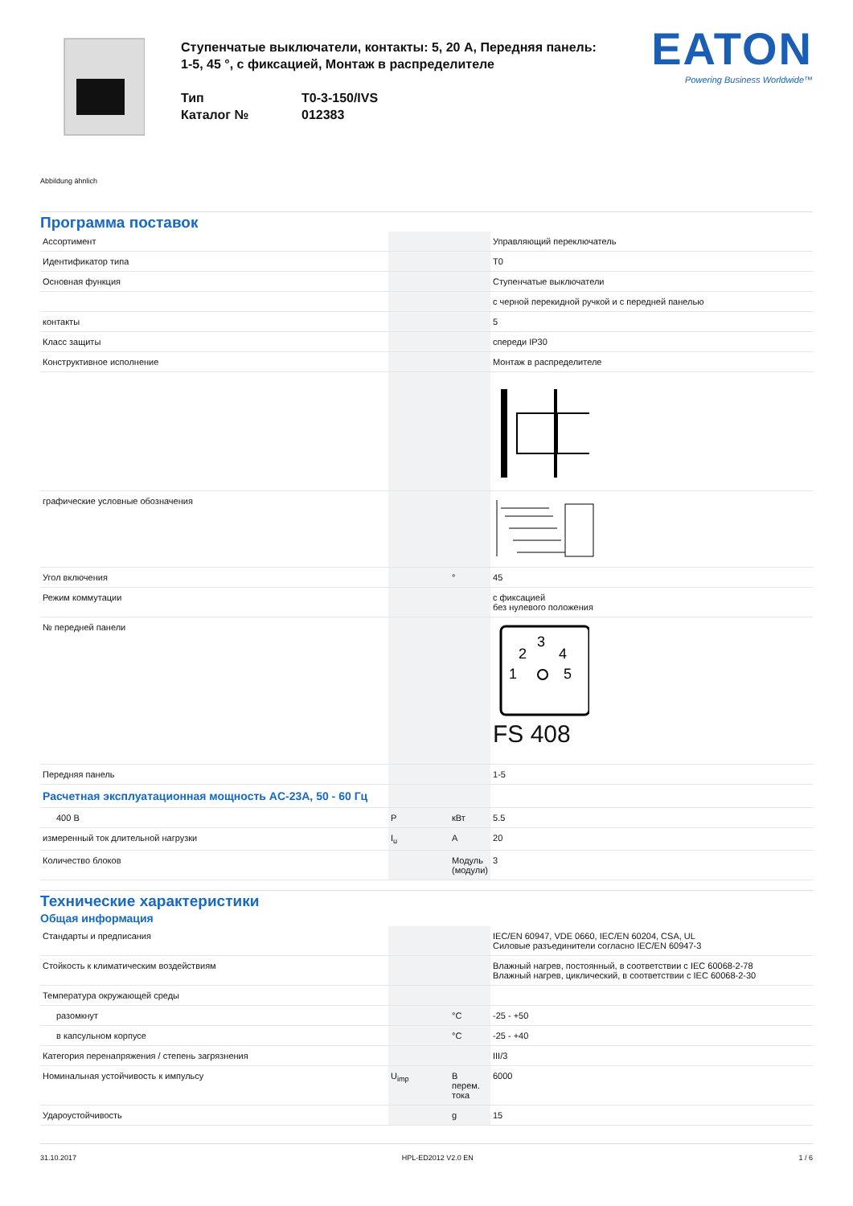Abbildung ähnlich
Ступенчатые выключатели, контакты: 5, 20 A, Передняя панель: 1-5, 45 °, с фиксацией, Монтаж в распределителе
Тип
Каталог №
T0-3-150/IVS
012383
EATON
Powering Business Worldwide™
Программа поставок
| Ассортимент | | | Управляющий переключатель |
| Идентификатор типа | | | T0 |
| Основная функция | | | Ступенчатые выключатели |
| | | | с черной перекидной ручкой и с передней панелью |
| контакты | | | 5 |
| Класс защиты | | | спереди IP30 |
| Конструктивное исполнение | | | Монтаж в распределителе |
| графические условные обозначения | | | |
| Угол включения | | ° | 45 |
| Режим коммутации | | | с фиксацией без нулевого положения |
| № передней панели | | | 3 2 4 1 5 FS 408 |
| Передняя панель | | | 1-5 |
| Расчетная эксплуатационная мощность AC-23A, 50 - 60 Гц | | | |
| 400 В | P | кВт | 5.5 |
| измеренный ток длительной нагрузки | I<sub>u</sub> | A | 20 |
| Количество блоков | | Модуль (модули) | 3 |
Технические характеристики
Общая информация
| Стандарты и предписания | | | IEC/EN 60947, VDE 0660, IEC/EN 60204, CSA, UL Силовые разъединители согласно IEC/EN 60947-3 |
| Стойкость к климатическим воздействиям | | | Влажный нагрев, постоянный, в соответствии с IEC 60068-2-78 Влажный нагрев, циклический, в соответствии с IEC 60068-2-30 |
| Температура окружающей среды | | | |
| разомкнут | | °C | -25 - +50 |
| в капсульном корпусе | | °C | -25 - +40 |
| Категория перенапряжения / степень загрязнения | | | III/3 |
| Номинальная устойчивость к импульсу | U<sub>imp</sub> | В перем. тока | 6000 |
| Удароустойчивость | | g | 15 |
31.10.2017 HPL-ED2012 V2.0 EN 1 / 6